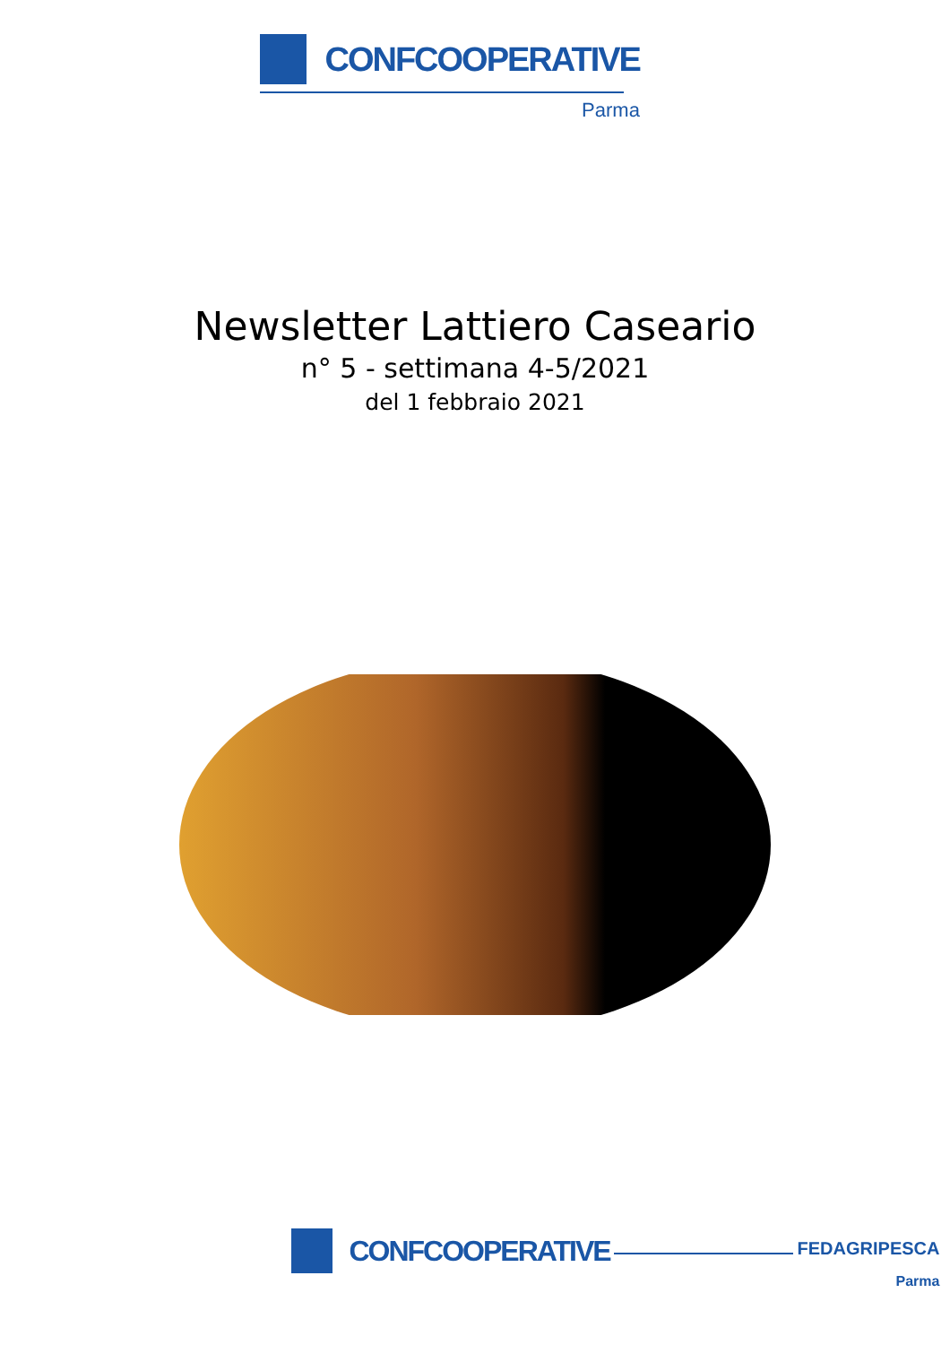CONFCOOPERATIVE
Parma
Newsletter Lattiero Caseario
n° 5 - settimana 4-5/2021
del 1 febbraio 2021
CONFCOOPERATIVE
FEDAGRIPESCA
Parma